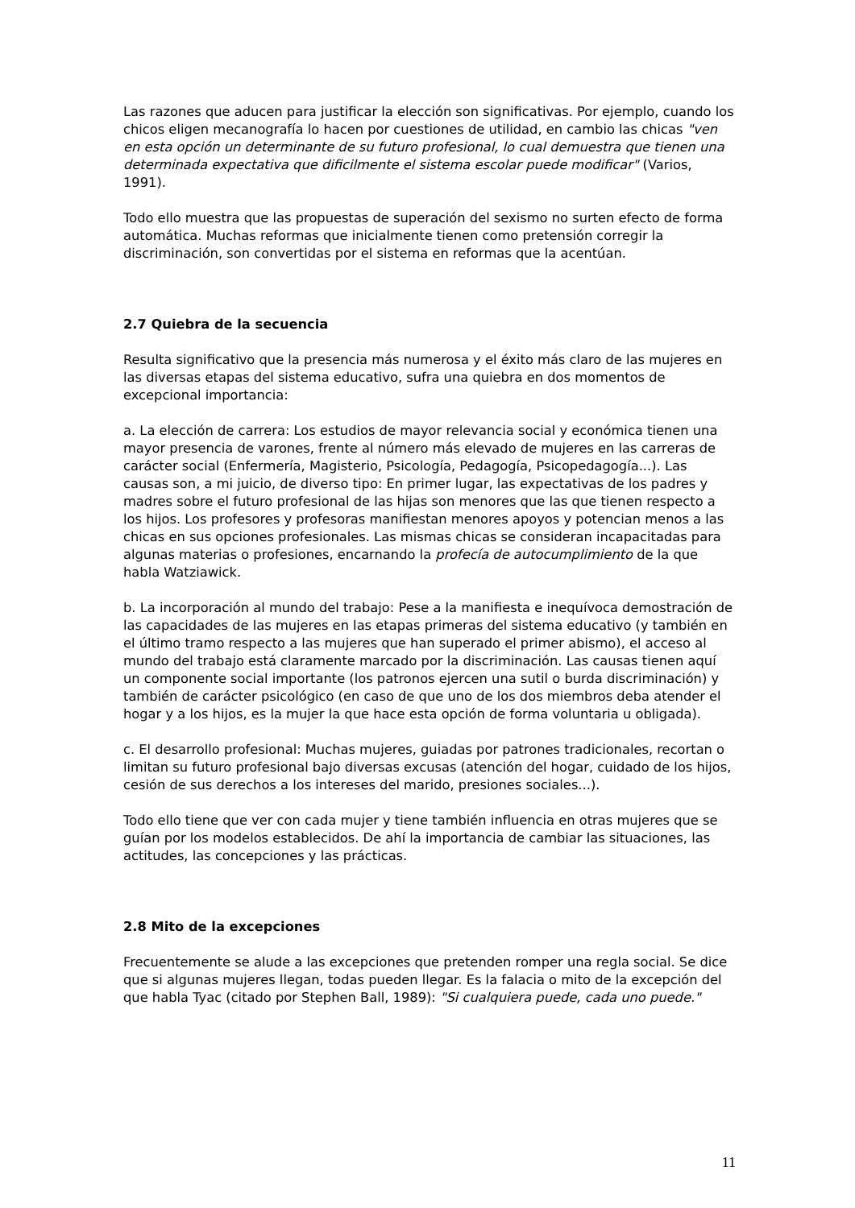Las razones que aducen para justificar la elección son significativas. Por ejemplo, cuando los chicos eligen mecanografía lo hacen por cuestiones de utilidad, en cambio las chicas "ven en esta opción un determinante de su futuro profesional, lo cual demuestra que tienen una determinada expectativa que dificilmente el sistema escolar puede modificar" (Varios, 1991).
Todo ello muestra que las propuestas de superación del sexismo no surten efecto de forma automática. Muchas reformas que inicialmente tienen como pretensión corregir la discriminación, son convertidas por el sistema en reformas que la acentúan.
2.7 Quiebra de la secuencia
Resulta significativo que la presencia más numerosa y el éxito más claro de las mujeres en las diversas etapas del sistema educativo, sufra una quiebra en dos momentos de excepcional importancia:
a. La elección de carrera: Los estudios de mayor relevancia social y económica tienen una mayor presencia de varones, frente al número más elevado de mujeres en las carreras de carácter social (Enfermería, Magisterio, Psicología, Pedagogía, Psicopedagogía...). Las causas son, a mi juicio, de diverso tipo: En primer lugar, las expectativas de los padres y madres sobre el futuro profesional de las hijas son menores que las que tienen respecto a los hijos. Los profesores y profesoras manifiestan menores apoyos y potencian menos a las chicas en sus opciones profesionales. Las mismas chicas se consideran incapacitadas para algunas materias o profesiones, encarnando la profecía de autocumplimiento de la que habla Watziawick.
b. La incorporación al mundo del trabajo: Pese a la manifiesta e inequívoca demostración de las capacidades de las mujeres en las etapas primeras del sistema educativo (y también en el último tramo respecto a las mujeres que han superado el primer abismo), el acceso al mundo del trabajo está claramente marcado por la discriminación. Las causas tienen aquí un componente social importante (los patronos ejercen una sutil o burda discriminación) y también de carácter psicológico (en caso de que uno de los dos miembros deba atender el hogar y a los hijos, es la mujer la que hace esta opción de forma voluntaria u obligada).
c. El desarrollo profesional: Muchas mujeres, guiadas por patrones tradicionales, recortan o limitan su futuro profesional bajo diversas excusas (atención del hogar, cuidado de los hijos, cesión de sus derechos a los intereses del marido, presiones sociales...).
Todo ello tiene que ver con cada mujer y tiene también influencia en otras mujeres que se guían por los modelos establecidos. De ahí la importancia de cambiar las situaciones, las actitudes, las concepciones y las prácticas.
2.8 Mito de la excepciones
Frecuentemente se alude a las excepciones que pretenden romper una regla social. Se dice que si algunas mujeres llegan, todas pueden llegar. Es la falacia o mito de la excepción del que habla Tyac (citado por Stephen Ball, 1989): "Si cualquiera puede, cada uno puede."
11